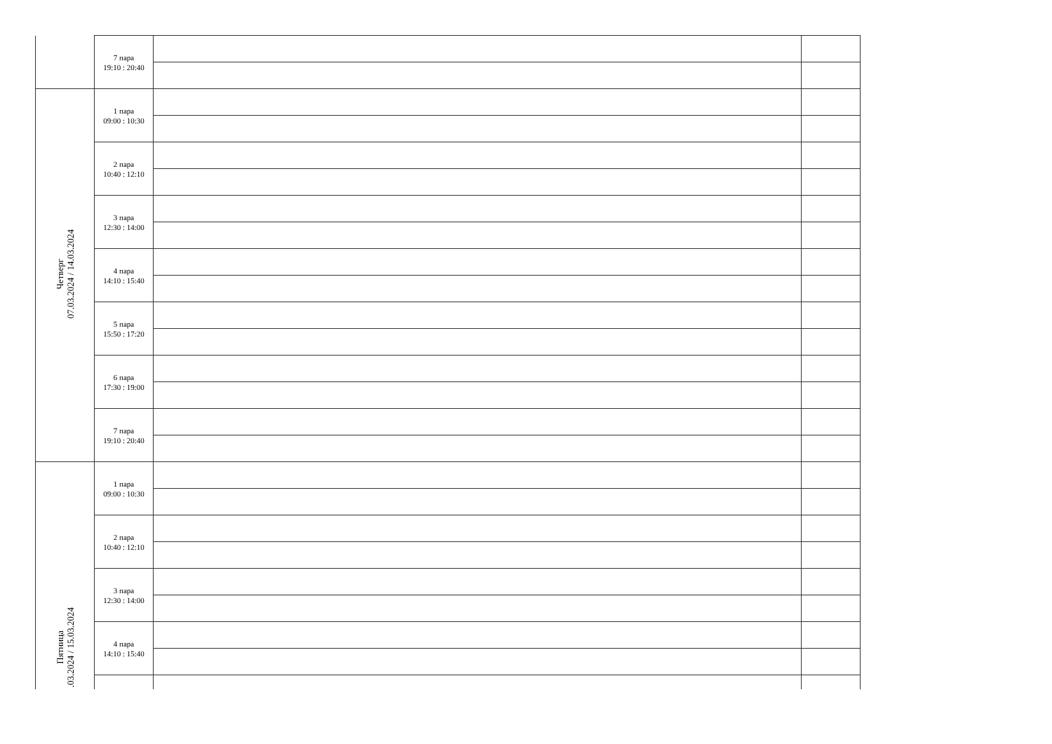| | 7 пара 19:10 : 20:40 | | |
| Четверг 07.03.2024 / 14.03.2024 | 1 пара 09:00 : 10:30 | | |
| | 2 пара 10:40 : 12:10 | | |
| | 3 пара 12:30 : 14:00 | | |
| | 4 пара 14:10 : 15:40 | | |
| | 5 пара 15:50 : 17:20 | | |
| | 6 пара 17:30 : 19:00 | | |
| | 7 пара 19:10 : 20:40 | | |
| Пятница .03.2024 / 15.03.2024 | 1 пара 09:00 : 10:30 | | |
| | 2 пара 10:40 : 12:10 | | |
| | 3 пара 12:30 : 14:00 | | |
| | 4 пара 14:10 : 15:40 | | |